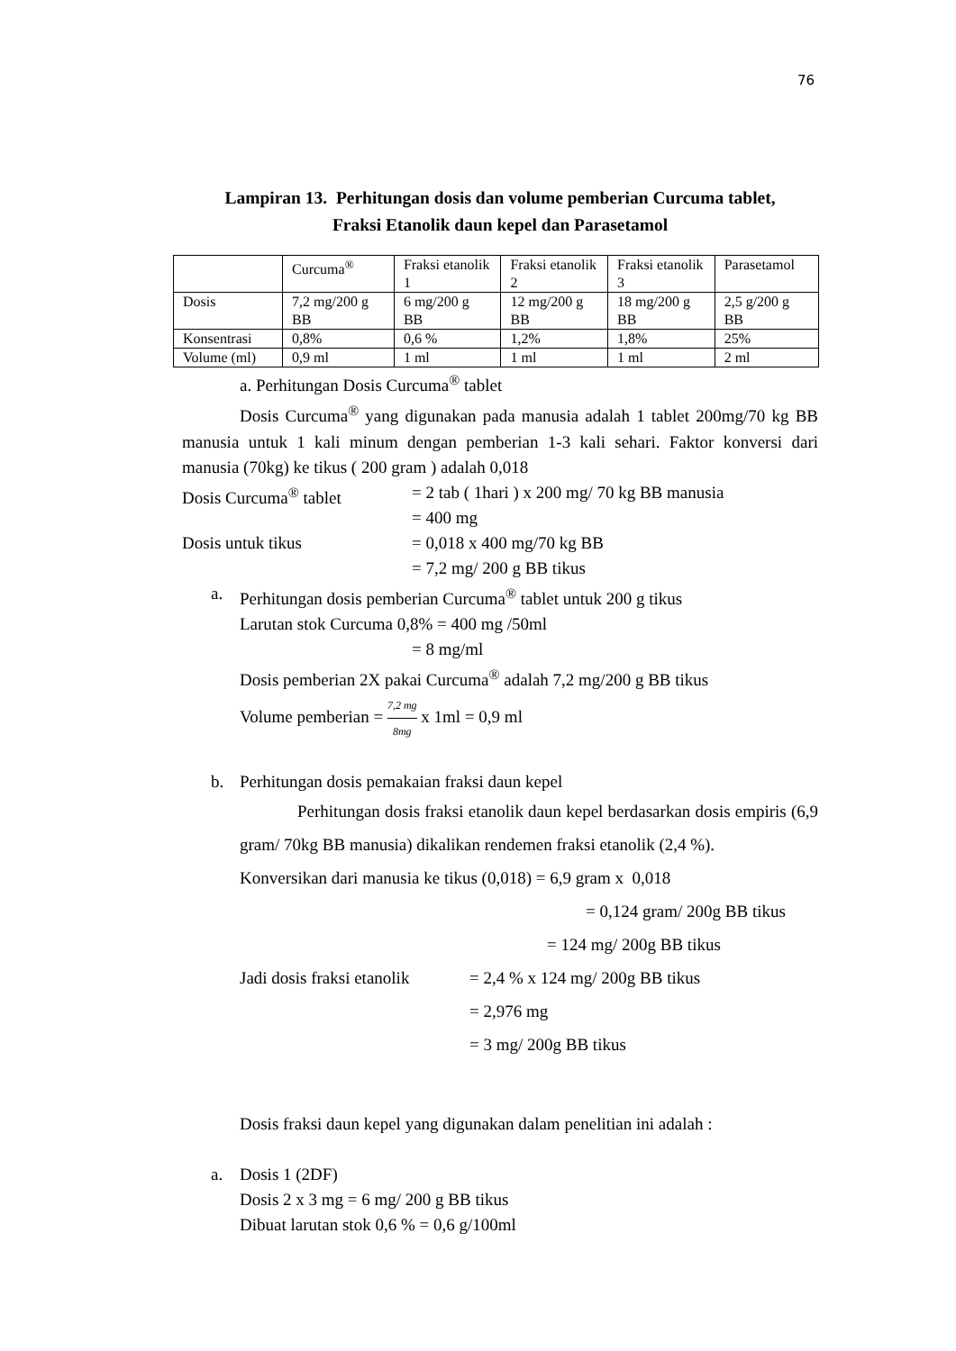76
Lampiran 13. Perhitungan dosis dan volume pemberian Curcuma tablet,
Fraksi Etanolik daun kepel dan Parasetamol
| | Curcuma<sup>®</sup> | Fraksi etanolik 1 | Fraksi etanolik 2 | Fraksi etanolik 3 | Parasetamol |
| Dosis | 7,2 mg/200 g BB | 6 mg/200 g BB | 12 mg/200 g BB | 18 mg/200 g BB | 2,5 g/200 g BB |
| Konsentrasi | 0,8% | 0,6 % | 1,2% | 1,8% | 25% |
| Volume (ml) | 0,9 ml | 1 ml | 1 ml | 1 ml | 2 ml |
a. Perhitungan Dosis Curcuma<sup>®</sup> tablet
Dosis Curcuma<sup>®</sup> yang digunakan pada manusia adalah 1 tablet 200mg/70 kg BB manusia untuk 1 kali minum dengan pemberian 1-3 kali sehari. Faktor konversi dari manusia (70kg) ke tikus ( 200 gram ) adalah 0,018
Dosis Curcuma<sup>®</sup> tablet = 2 tab ( 1hari ) x 200 mg/ 70 kg BB manusia
= 400 mg
Dosis untuk tikus = 0,018 x 400 mg/70 kg BB
= 7,2 mg/ 200 g BB tikus
a. Perhitungan dosis pemberian Curcuma<sup>®</sup> tablet untuk 200 g tikus
Larutan stok Curcuma 0,8% = 400 mg /50ml
= 8 mg/ml
Dosis pemberian 2X pakai Curcuma<sup>®</sup> adalah 7,2 mg/200 g BB tikus
Volume pemberian = 7,2 mg 8mg x 1ml = 0,9 ml
b. Perhitungan dosis pemakaian fraksi daun kepel
Perhitungan dosis fraksi etanolik daun kepel berdasarkan dosis empiris (6,9 gram/ 70kg BB manusia) dikalikan rendemen fraksi etanolik (2,4 %).
Konversikan dari manusia ke tikus (0,018) = 6,9 gram x 0,018
= 0,124 gram/ 200g BB tikus
= 124 mg/ 200g BB tikus
Jadi dosis fraksi etanolik
= 2,4 % x 124 mg/ 200g BB tikus
= 2,976 mg
= 3 mg/ 200g BB tikus
Dosis fraksi daun kepel yang digunakan dalam penelitian ini adalah :
a. Dosis 1 (2DF)
Dosis 2 x 3 mg = 6 mg/ 200 g BB tikus
Dibuat larutan stok 0,6 % = 0,6 g/100ml